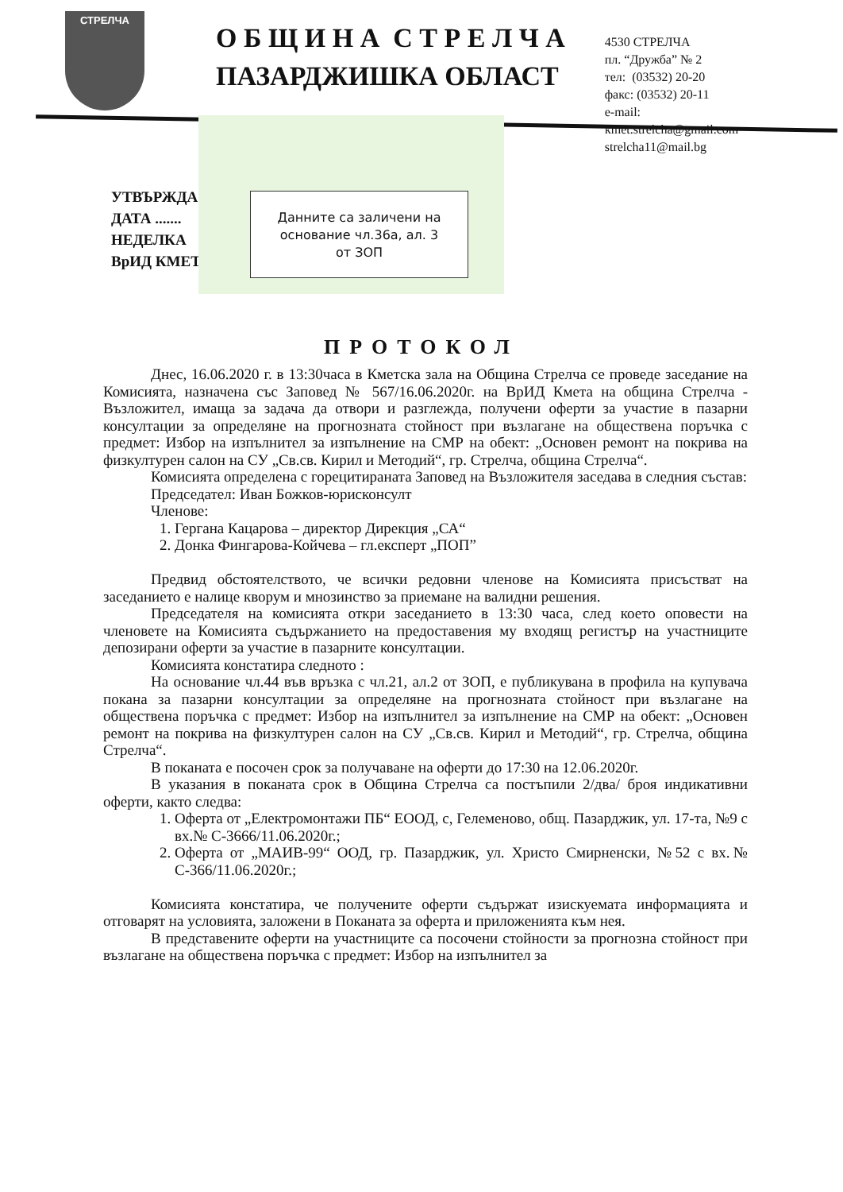СТРЕЛЧА
О Б Щ И Н А С Т Р Е Л Ч А
ПАЗАРДЖИШКА ОБЛАСТ
4530 СТРЕЛЧА
пл. “Дружба” № 2
тел: (03532) 20-20
факс: (03532) 20-11
e-mail:
kmet.strelcha@gmail.com
strelcha11@mail.bg
Данните са заличени на
основание чл.36а, ал. 3
от ЗОП
УТВЪРЖДА
ДАТА .......
НЕДЕЛКА
ВрИД КМЕТ
ПРОТОКОЛ
Днес, 16.06.2020 г. в 13:30часа в Кметска зала на Община Стрелча се проведе заседание на Комисията, назначена със Заповед № 567/16.06.2020г. на ВрИД Кмета на община Стрелча - Възложител, имаща за задача да отвори и разглежда, получени оферти за участие в пазарни консултации за определяне на прогнозната стойност при възлагане на обществена поръчка с предмет: Избор на изпълнител за изпълнение на СМР на обект: „Основен ремонт на покрива на физкултурен салон на СУ „Св.св. Кирил и Методий“, гр. Стрелча, община Стрелча“.
Комисията определена с горецитираната Заповед на Възложителя заседава в следния състав:
Председател: Иван Божков-юрисконсулт
Членове:
1. Гергана Кацарова – директор Дирекция „СА“
2. Донка Фингарова-Койчева – гл.експерт „ПОП”
Предвид обстоятелството, че всички редовни членове на Комисията присъстват на заседанието е налице кворум и мнозинство за приемане на валидни решения.
Председателя на комисията откри заседанието в 13:30 часа, след което оповести на членовете на Комисията съдържанието на предоставения му входящ регистър на участниците депозирани оферти за участие в пазарните консултации.
Комисията констатира следното :
На основание чл.44 във връзка с чл.21, ал.2 от ЗОП, е публикувана в профила на купувача покана за пазарни консултации за определяне на прогнозната стойност при възлагане на обществена поръчка с предмет: Избор на изпълнител за изпълнение на СМР на обект: „Основен ремонт на покрива на физкултурен салон на СУ „Св.св. Кирил и Методий“, гр. Стрелча, община Стрелча“.
В поканата е посочен срок за получаване на оферти до 17:30 на 12.06.2020г.
В указания в поканата срок в Община Стрелча са постъпили 2/два/ броя индикативни оферти, както следва:
1. Оферта от „Електромонтажи ПБ“ ЕООД, с, Гелеменово, общ. Пазарджик, ул. 17-та, №9 с вх.№ С-3666/11.06.2020г.;
2. Оферта от „МАИВ-99“ ООД, гр. Пазарджик, ул. Христо Смирненски, №52 с вх.№ С-366/11.06.2020г.;
Комисията констатира, че получените оферти съдържат изискуемата информацията и отговарят на условията, заложени в Поканата за оферта и приложенията към нея.
В представените оферти на участниците са посочени стойности за прогнозна стойност при възлагане на обществена поръчка с предмет: Избор на изпълнител за